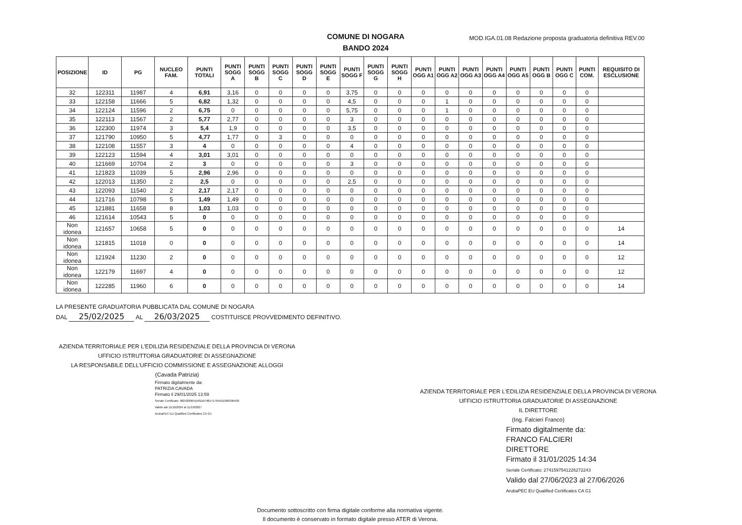COMUNE DI NOGARA
BANDO 2024
MOD.IGA.01.08 Redazione proposta graduatoria definitiva REV.00
| POSIZIONE | ID | PG | NUCLEO FAM. | PUNTI TOTALI | PUNTI SOGG A | PUNTI SOGG B | PUNTI SOGG C | PUNTI SOGG D | PUNTI SOGG E | PUNTI SOGG F | PUNTI SOGG G | PUNTI SOGG H | PUNTI OGG A1 | PUNTI OGG A2 | PUNTI OGG A3 | PUNTI OGG A4 | PUNTI OGG A5 | PUNTI OGG B | PUNTI OGG C | PUNTI COM. | REQUISITO DI ESCLUSIONE |
| --- | --- | --- | --- | --- | --- | --- | --- | --- | --- | --- | --- | --- | --- | --- | --- | --- | --- | --- | --- | --- | --- |
| 32 | 122311 | 11987 | 4 | 6,91 | 3,16 | 0 | 0 | 0 | 0 | 3,75 | 0 | 0 | 0 | 0 | 0 | 0 | 0 | 0 | 0 | 0 | |
| 33 | 122158 | 11666 | 5 | 6,82 | 1,32 | 0 | 0 | 0 | 0 | 4,5 | 0 | 0 | 0 | 1 | 0 | 0 | 0 | 0 | 0 | 0 | |
| 34 | 122124 | 11596 | 2 | 6,75 | 0 | 0 | 0 | 0 | 0 | 5,75 | 0 | 0 | 0 | 1 | 0 | 0 | 0 | 0 | 0 | 0 | |
| 35 | 122113 | 11567 | 2 | 5,77 | 2,77 | 0 | 0 | 0 | 0 | 3 | 0 | 0 | 0 | 0 | 0 | 0 | 0 | 0 | 0 | 0 | |
| 36 | 122300 | 11974 | 3 | 5,4 | 1,9 | 0 | 0 | 0 | 0 | 3,5 | 0 | 0 | 0 | 0 | 0 | 0 | 0 | 0 | 0 | 0 | |
| 37 | 121790 | 10950 | 5 | 4,77 | 1,77 | 0 | 3 | 0 | 0 | 0 | 0 | 0 | 0 | 0 | 0 | 0 | 0 | 0 | 0 | 0 | |
| 38 | 122108 | 11557 | 3 | 4 | 0 | 0 | 0 | 0 | 0 | 4 | 0 | 0 | 0 | 0 | 0 | 0 | 0 | 0 | 0 | 0 | |
| 39 | 122123 | 11594 | 4 | 3,01 | 3,01 | 0 | 0 | 0 | 0 | 0 | 0 | 0 | 0 | 0 | 0 | 0 | 0 | 0 | 0 | 0 | |
| 40 | 121669 | 10704 | 2 | 3 | 0 | 0 | 0 | 0 | 0 | 3 | 0 | 0 | 0 | 0 | 0 | 0 | 0 | 0 | 0 | 0 | |
| 41 | 121823 | 11039 | 5 | 2,96 | 2,96 | 0 | 0 | 0 | 0 | 0 | 0 | 0 | 0 | 0 | 0 | 0 | 0 | 0 | 0 | 0 | |
| 42 | 122013 | 11350 | 2 | 2,5 | 0 | 0 | 0 | 0 | 0 | 2,5 | 0 | 0 | 0 | 0 | 0 | 0 | 0 | 0 | 0 | 0 | |
| 43 | 122093 | 11540 | 2 | 2,17 | 2,17 | 0 | 0 | 0 | 0 | 0 | 0 | 0 | 0 | 0 | 0 | 0 | 0 | 0 | 0 | 0 | |
| 44 | 121716 | 10798 | 5 | 1,49 | 1,49 | 0 | 0 | 0 | 0 | 0 | 0 | 0 | 0 | 0 | 0 | 0 | 0 | 0 | 0 | 0 | |
| 45 | 121881 | 11658 | 8 | 1,03 | 1,03 | 0 | 0 | 0 | 0 | 0 | 0 | 0 | 0 | 0 | 0 | 0 | 0 | 0 | 0 | 0 | |
| 46 | 121614 | 10543 | 5 | 0 | 0 | 0 | 0 | 0 | 0 | 0 | 0 | 0 | 0 | 0 | 0 | 0 | 0 | 0 | 0 | 0 | |
| Non idonea | 121657 | 10658 | 5 | 0 | 0 | 0 | 0 | 0 | 0 | 0 | 0 | 0 | 0 | 0 | 0 | 0 | 0 | 0 | 0 | 0 | 14 |
| Non idonea | 121815 | 11018 | 0 | 0 | 0 | 0 | 0 | 0 | 0 | 0 | 0 | 0 | 0 | 0 | 0 | 0 | 0 | 0 | 0 | 0 | 14 |
| Non idonea | 121924 | 11230 | 2 | 0 | 0 | 0 | 0 | 0 | 0 | 0 | 0 | 0 | 0 | 0 | 0 | 0 | 0 | 0 | 0 | 0 | 12 |
| Non idonea | 122179 | 11697 | 4 | 0 | 0 | 0 | 0 | 0 | 0 | 0 | 0 | 0 | 0 | 0 | 0 | 0 | 0 | 0 | 0 | 0 | 12 |
| Non idonea | 122285 | 11960 | 6 | 0 | 0 | 0 | 0 | 0 | 0 | 0 | 0 | 0 | 0 | 0 | 0 | 0 | 0 | 0 | 0 | 0 | 14 |
LA PRESENTE GRADUATORIA PUBBLICATA DAL COMUNE DI NOGARA
DAL 25/02/2025 AL 26/03/2025 COSTITUISCE PROVVEDIMENTO DEFINITIVO.
AZIENDA TERRITORIALE PER L'EDILIZIA RESIDENZIALE DELLA PROVINCIA DI VERONA
UFFICIO ISTRUTTORIA GRADUATORIE DI ASSEGNAZIONE
LA RESPONSABILE DELL'UFFICIO COMMISSIONE E ASSEGNAZIONE ALLOGGI
(Cavada Patrizia)
Firmato digitalmente da:
PATRIZIA CAVADA
Firmato il 29/01/2025 13:59
Seriale Certificato: 982420065158116798171764521906390429
Valido dal 11/10/2024 al 11/10/2027
ArubaPEC EU Qualified Certificates CA G1
AZIENDA TERRITORIALE PER L'EDILIZIA RESIDENZIALE DELLA PROVINCIA DI VERONA
UFFICIO ISTRUTTORIA GRADUATORIE DI ASSEGNAZIONE
IL DIRETTORE
(Ing. Falcieri Franco)
Firmato digitalmente da:
FRANCO FALCIERI
DIRETTORE
Firmato il 31/01/2025 14:34
Seriale Certificato: 2741597541226272243
Valido dal 27/06/2023 al 27/06/2026
ArubaPEC EU Qualified Certificates CA G1
Documento sottoscritto con firma digitale conforme alla normativa vigente.
Il documento è conservato in formato digitale presso ATER di Verona.